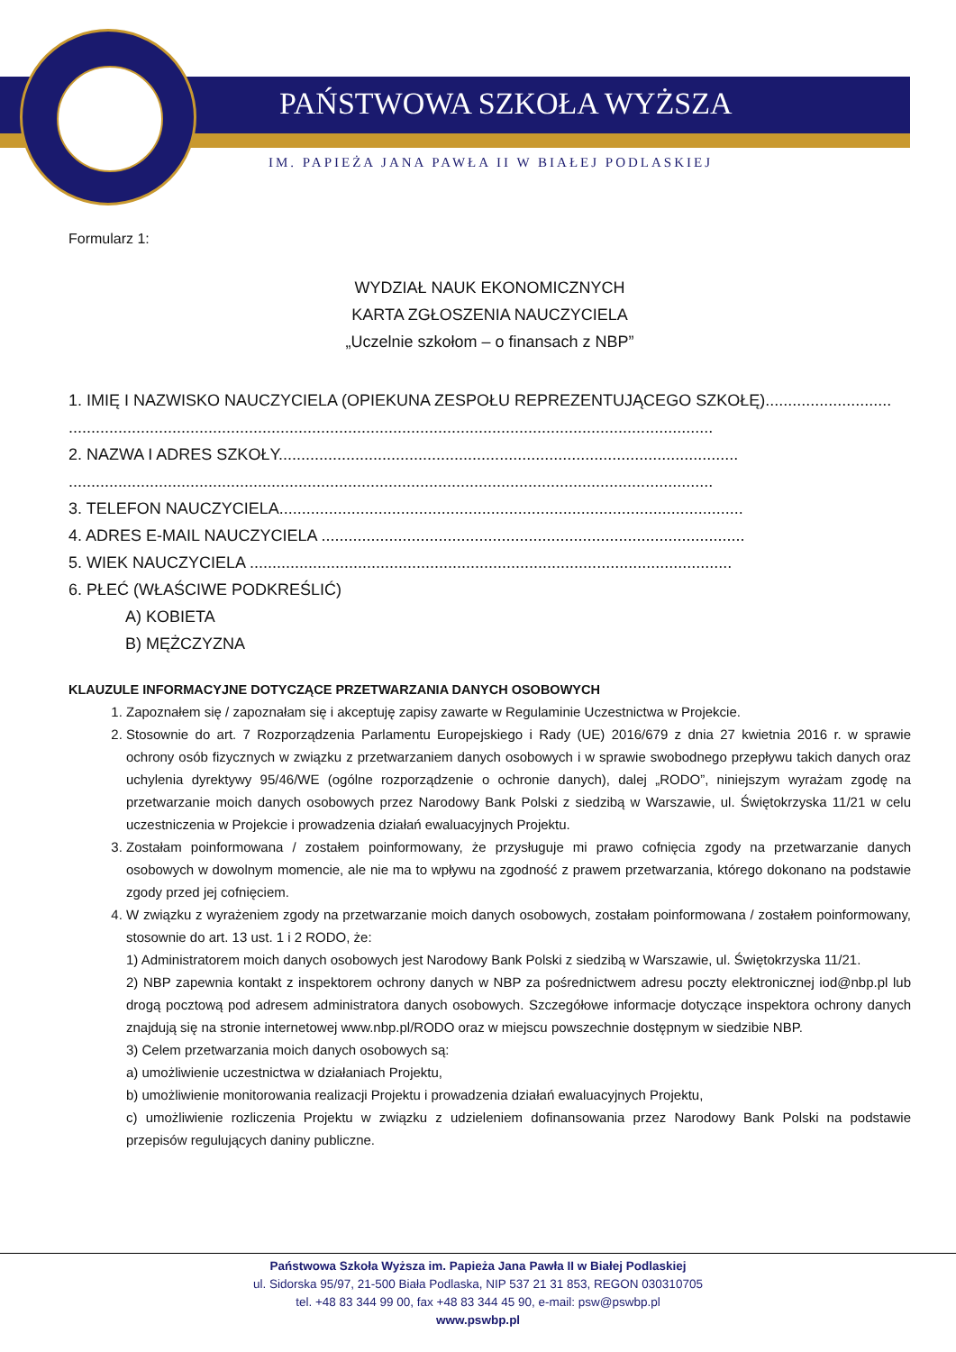PAŃSTWOWA SZKOŁA WYŻSZA
IM. PAPIEŻA JANA PAWŁA II W BIAŁEJ PODLASKIEJ
Formularz 1:
WYDZIAŁ NAUK EKONOMICZNYCH
KARTA ZGŁOSZENIA NAUCZYCIELA
„Uczelnie szkołom – o finansach z NBP”
1. IMIĘ I NAZWISKO NAUCZYCIELA (OPIEKUNA ZESPOŁU REPREZENTUJĄCEGO SZKOŁĘ)............................
...............................................................................................................................................
2. NAZWA I ADRES SZKOŁY......................................................................................................
...............................................................................................................................................
3. TELEFON NAUCZYCIELA.......................................................................................................
4. ADRES E-MAIL NAUCZYCIELA ..............................................................................................
5. WIEK NAUCZYCIELA ...........................................................................................................
6. PŁEĆ (WŁAŚCIWE PODKREŚLIĆ)
A) KOBIETA
B) MĘŻCZYZNA
KLAUZULE INFORMACYJNE DOTYCZĄCE PRZETWARZANIA DANYCH OSOBOWYCH
1. Zapoznałem się / zapoznałam się i akceptuję zapisy zawarte w Regulaminie Uczestnictwa w Projekcie.
2. Stosownie do art. 7 Rozporządzenia Parlamentu Europejskiego i Rady (UE) 2016/679 z dnia 27 kwietnia 2016 r. w sprawie ochrony osób fizycznych w związku z przetwarzaniem danych osobowych i w sprawie swobodnego przepływu takich danych oraz uchylenia dyrektywy 95/46/WE (ogólne rozporządzenie o ochronie danych), dalej „RODO”, niniejszym wyrażam zgodę na przetwarzanie moich danych osobowych przez Narodowy Bank Polski z siedzibą w Warszawie, ul. Świętokrzyska 11/21 w celu uczestniczenia w Projekcie i prowadzenia działań ewaluacyjnych Projektu.
3. Zostałam poinformowana / zostałem poinformowany, że przysługuje mi prawo cofnięcia zgody na przetwarzanie danych osobowych w dowolnym momencie, ale nie ma to wpływu na zgodność z prawem przetwarzania, którego dokonano na podstawie zgody przed jej cofnięciem.
4. W związku z wyrażeniem zgody na przetwarzanie moich danych osobowych, zostałam poinformowana / zostałem poinformowany, stosownie do art. 13 ust. 1 i 2 RODO, że:
1) Administratorem moich danych osobowych jest Narodowy Bank Polski z siedzibą w Warszawie, ul. Świętokrzyska 11/21.
2) NBP zapewnia kontakt z inspektorem ochrony danych w NBP za pośrednictwem adresu poczty elektronicznej iod@nbp.pl lub drogą pocztową pod adresem administratora danych osobowych. Szczegółowe informacje dotyczące inspektora ochrony danych znajdują się na stronie internetowej www.nbp.pl/RODO oraz w miejscu powszechnie dostępnym w siedzibie NBP.
3) Celem przetwarzania moich danych osobowych są:
a) umożliwienie uczestnictwa w działaniach Projektu,
b) umożliwienie monitorowania realizacji Projektu i prowadzenia działań ewaluacyjnych Projektu,
c) umożliwienie rozliczenia Projektu w związku z udzieleniem dofinansowania przez Narodowy Bank Polski na podstawie przepisów regulujących daniny publiczne.
Państwowa Szkoła Wyższa im. Papieża Jana Pawła II w Białej Podlaskiej
ul. Sidorska 95/97, 21-500 Biała Podlaska, NIP 537 21 31 853, REGON 030310705
tel. +48 83 344 99 00, fax +48 83 344 45 90, e-mail: psw@pswbp.pl
www.pswbp.pl